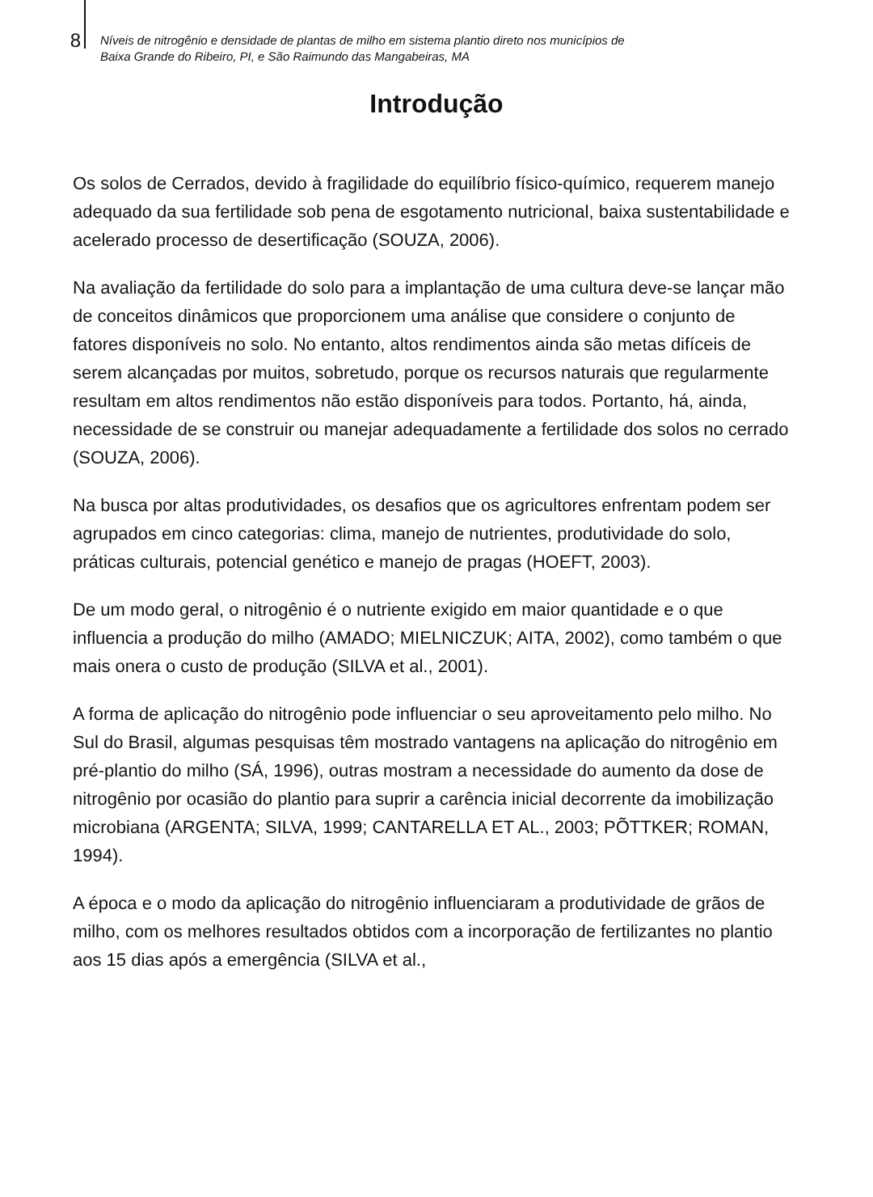8
Níveis de nitrogênio e densidade de plantas de milho em sistema plantio direto nos municípios de
Baixa Grande do Ribeiro, PI, e São Raimundo das Mangabeiras, MA
Introdução
Os solos de Cerrados, devido à fragilidade do equilíbrio físico-químico, requerem manejo adequado da sua fertilidade sob pena de esgotamento nutricional, baixa sustentabilidade e acelerado processo de desertificação (SOUZA, 2006).
Na avaliação da fertilidade do solo para a implantação de uma cultura deve-se lançar mão de conceitos dinâmicos que proporcionem uma análise que considere o conjunto de fatores disponíveis no solo. No entanto, altos rendimentos ainda são metas difíceis de serem alcançadas por muitos, sobretudo, porque os recursos naturais que regularmente resultam em altos rendimentos não estão disponíveis para todos. Portanto, há, ainda, necessidade de se construir ou manejar adequadamente a fertilidade dos solos no cerrado (SOUZA, 2006).
Na busca por altas produtividades, os desafios que os agricultores enfrentam podem ser agrupados em cinco categorias: clima, manejo de nutrientes, produtividade do solo, práticas culturais, potencial genético e manejo de pragas (HOEFT, 2003).
De um modo geral, o nitrogênio é o nutriente exigido em maior quantidade e o que influencia a produção do milho (AMADO; MIELNICZUK; AITA, 2002), como também o que mais onera o custo de produção (SILVA et al., 2001).
A forma de aplicação do nitrogênio pode influenciar o seu aproveitamento pelo milho. No Sul do Brasil, algumas pesquisas têm mostrado vantagens na aplicação do nitrogênio em pré-plantio do milho (SÁ, 1996), outras mostram a necessidade do aumento da dose de nitrogênio por ocasião do plantio para suprir a carência inicial decorrente da imobilização microbiana (ARGENTA; SILVA, 1999; CANTARELLA ET AL., 2003; PÕTTKER; ROMAN, 1994).
A época e o modo da aplicação do nitrogênio influenciaram a produtividade de grãos de milho, com os melhores resultados obtidos com a incorporação de fertilizantes no plantio aos 15 dias após a emergência (SILVA et al.,